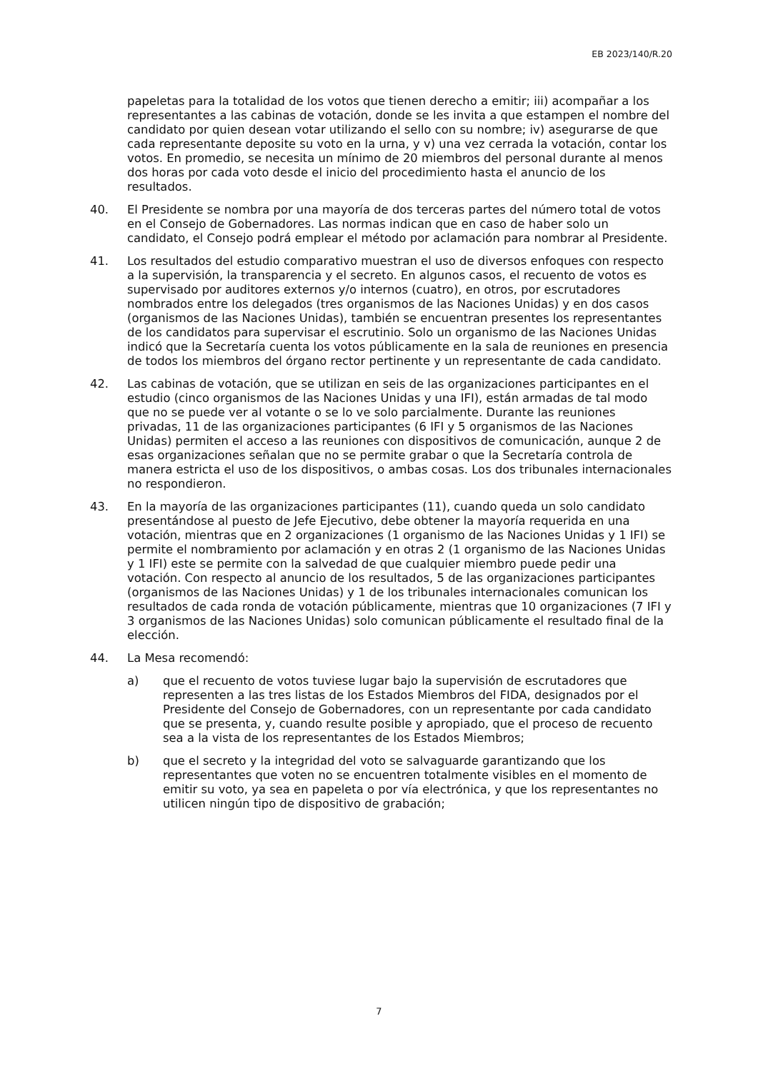EB 2023/140/R.20
papeletas para la totalidad de los votos que tienen derecho a emitir; iii) acompañar a los representantes a las cabinas de votación, donde se les invita a que estampen el nombre del candidato por quien desean votar utilizando el sello con su nombre; iv) asegurarse de que cada representante deposite su voto en la urna, y v) una vez cerrada la votación, contar los votos. En promedio, se necesita un mínimo de 20 miembros del personal durante al menos dos horas por cada voto desde el inicio del procedimiento hasta el anuncio de los resultados.
40. El Presidente se nombra por una mayoría de dos terceras partes del número total de votos en el Consejo de Gobernadores. Las normas indican que en caso de haber solo un candidato, el Consejo podrá emplear el método por aclamación para nombrar al Presidente.
41. Los resultados del estudio comparativo muestran el uso de diversos enfoques con respecto a la supervisión, la transparencia y el secreto. En algunos casos, el recuento de votos es supervisado por auditores externos y/o internos (cuatro), en otros, por escrutadores nombrados entre los delegados (tres organismos de las Naciones Unidas) y en dos casos (organismos de las Naciones Unidas), también se encuentran presentes los representantes de los candidatos para supervisar el escrutinio. Solo un organismo de las Naciones Unidas indicó que la Secretaría cuenta los votos públicamente en la sala de reuniones en presencia de todos los miembros del órgano rector pertinente y un representante de cada candidato.
42. Las cabinas de votación, que se utilizan en seis de las organizaciones participantes en el estudio (cinco organismos de las Naciones Unidas y una IFI), están armadas de tal modo que no se puede ver al votante o se lo ve solo parcialmente. Durante las reuniones privadas, 11 de las organizaciones participantes (6 IFI y 5 organismos de las Naciones Unidas) permiten el acceso a las reuniones con dispositivos de comunicación, aunque 2 de esas organizaciones señalan que no se permite grabar o que la Secretaría controla de manera estricta el uso de los dispositivos, o ambas cosas. Los dos tribunales internacionales no respondieron.
43. En la mayoría de las organizaciones participantes (11), cuando queda un solo candidato presentándose al puesto de Jefe Ejecutivo, debe obtener la mayoría requerida en una votación, mientras que en 2 organizaciones (1 organismo de las Naciones Unidas y 1 IFI) se permite el nombramiento por aclamación y en otras 2 (1 organismo de las Naciones Unidas y 1 IFI) este se permite con la salvedad de que cualquier miembro puede pedir una votación. Con respecto al anuncio de los resultados, 5 de las organizaciones participantes (organismos de las Naciones Unidas) y 1 de los tribunales internacionales comunican los resultados de cada ronda de votación públicamente, mientras que 10 organizaciones (7 IFI y 3 organismos de las Naciones Unidas) solo comunican públicamente el resultado final de la elección.
44. La Mesa recomendó:
a) que el recuento de votos tuviese lugar bajo la supervisión de escrutadores que representen a las tres listas de los Estados Miembros del FIDA, designados por el Presidente del Consejo de Gobernadores, con un representante por cada candidato que se presenta, y, cuando resulte posible y apropiado, que el proceso de recuento sea a la vista de los representantes de los Estados Miembros;
b) que el secreto y la integridad del voto se salvaguarde garantizando que los representantes que voten no se encuentren totalmente visibles en el momento de emitir su voto, ya sea en papeleta o por vía electrónica, y que los representantes no utilicen ningún tipo de dispositivo de grabación;
7